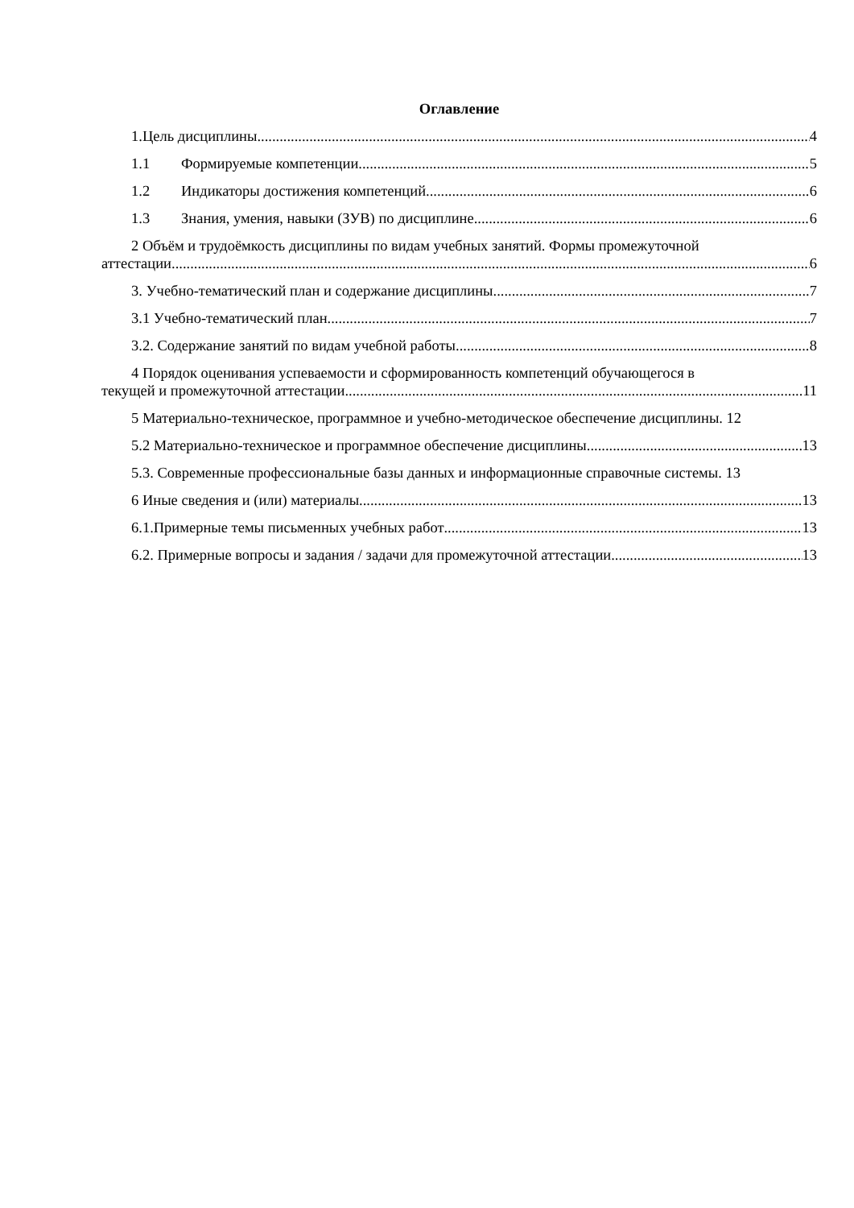Оглавление
1.Цель дисциплины. 4
1.1 Формируемые компетенции 5
1.2 Индикаторы достижения компетенций 6
1.3 Знания, умения, навыки (ЗУВ) по дисциплине 6
2 Объём и трудоёмкость дисциплины по видам учебных занятий. Формы промежуточной
аттестации. 6
3. Учебно-тематический план и содержание дисциплины. 7
3.1 Учебно-тематический план 7
3.2. Содержание занятий по видам учебной работы 8
4 Порядок оценивания успеваемости и сформированность компетенций обучающегося в
текущей и промежуточной аттестации. 11
5 Материально-техническое, программное и учебно-методическое обеспечение дисциплины. 12
5.2 Материально-техническое и программное обеспечение дисциплины. 13
5.3. Современные профессиональные базы данных и информационные справочные системы. 13
6 Иные сведения и (или) материалы. 13
6.1.Примерные темы письменных учебных работ 13
6.2. Примерные вопросы и задания / задачи для промежуточной аттестации 13